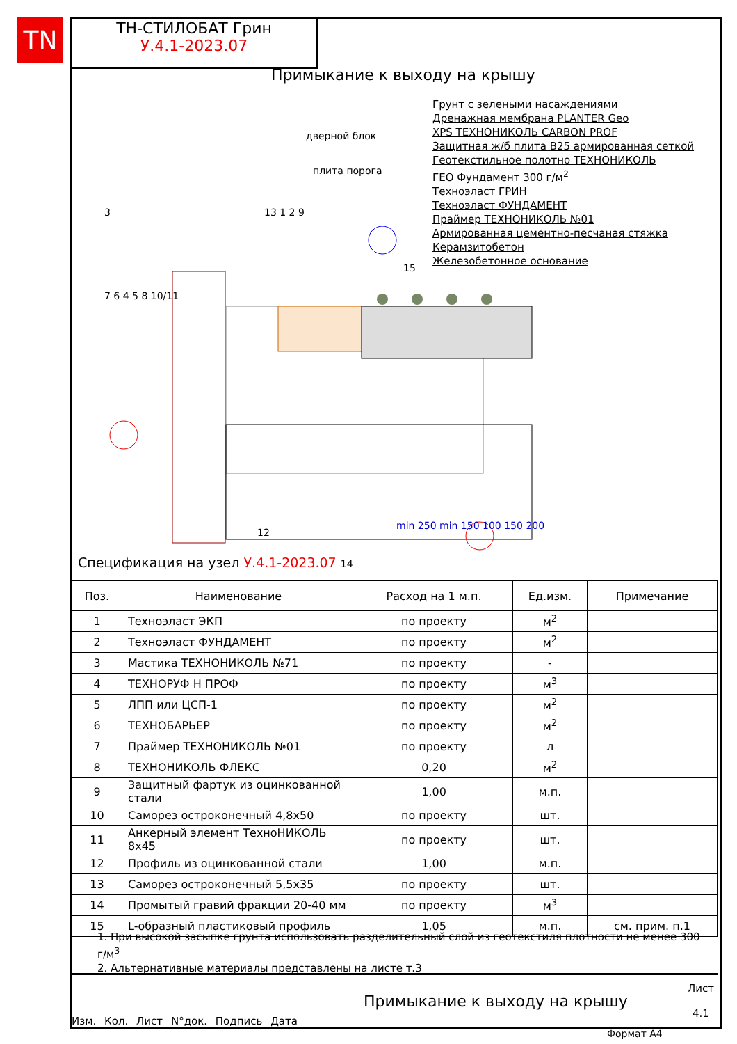TN
ТН-СТИЛОБАТ Грин
У.4.1-2023.07
Примыкание к выходу на крышу
Грунт с зелеными насаждениями
Дренажная мембрана PLANTER Geo
XPS ТЕХНОНИКОЛЬ CARBON PROF
Защитная ж/б плита В25 армированная сеткой
Геотекстильное полотно ТЕХНОНИКОЛЬ
ГЕО Фундамент 300 г/м<sup>2</sup>
Техноэласт ГРИН
Техноэласт ФУНДАМЕНТ
Праймер ТЕХНОНИКОЛЬ №01
Армированная цементно-песчаная стяжка
Керамзитобетон
Железобетонное основание
дверной блок
плита порога
3
7 6 4 5 8 10/11
13 1 2 9
15
12
min 250 min 150 100 150 200
Спецификация на узел У.4.1-2023.07 14
| Поз. | Наименование | Расход на 1 м.п. | Ед.изм. | Примечание |
| --- | --- | --- | --- | --- |
| 1 | Техноэласт ЭКП | по проекту | м<sup>2</sup> | |
| 2 | Техноэласт ФУНДАМЕНТ | по проекту | м<sup>2</sup> | |
| 3 | Мастика ТЕХНОНИКОЛЬ №71 | по проекту | - | |
| 4 | ТЕХНОРУФ Н ПРОФ | по проекту | м<sup>3</sup> | |
| 5 | ЛПП или ЦСП-1 | по проекту | м<sup>2</sup> | |
| 6 | ТЕХНОБАРЬЕР | по проекту | м<sup>2</sup> | |
| 7 | Праймер ТЕХНОНИКОЛЬ №01 | по проекту | л | |
| 8 | ТЕХНОНИКОЛЬ ФЛЕКС | 0,20 | м<sup>2</sup> | |
| 9 | Защитный фартук из оцинкованной стали | 1,00 | м.п. | |
| 10 | Саморез остроконечный 4,8х50 | по проекту | шт. | |
| 11 | Анкерный элемент ТехноНИКОЛЬ 8х45 | по проекту | шт. | |
| 12 | Профиль из оцинкованной стали | 1,00 | м.п. | |
| 13 | Саморез остроконечный 5,5х35 | по проекту | шт. | |
| 14 | Промытый гравий фракции 20-40 мм | по проекту | м<sup>3</sup> | |
| 15 | L-образный пластиковый профиль | 1,05 | м.п. | см. прим. п.1 |
1. При высокой засыпке грунта использовать разделительный слой из геотекстиля плотности не менее 300 г/м<sup>3</sup>
2. Альтернативные материалы представлены на листе т.3
Изм. Кол. Лист N°док. Подпись Дата
Примыкание к выходу на крышу
Лист
4.1
Формат А4